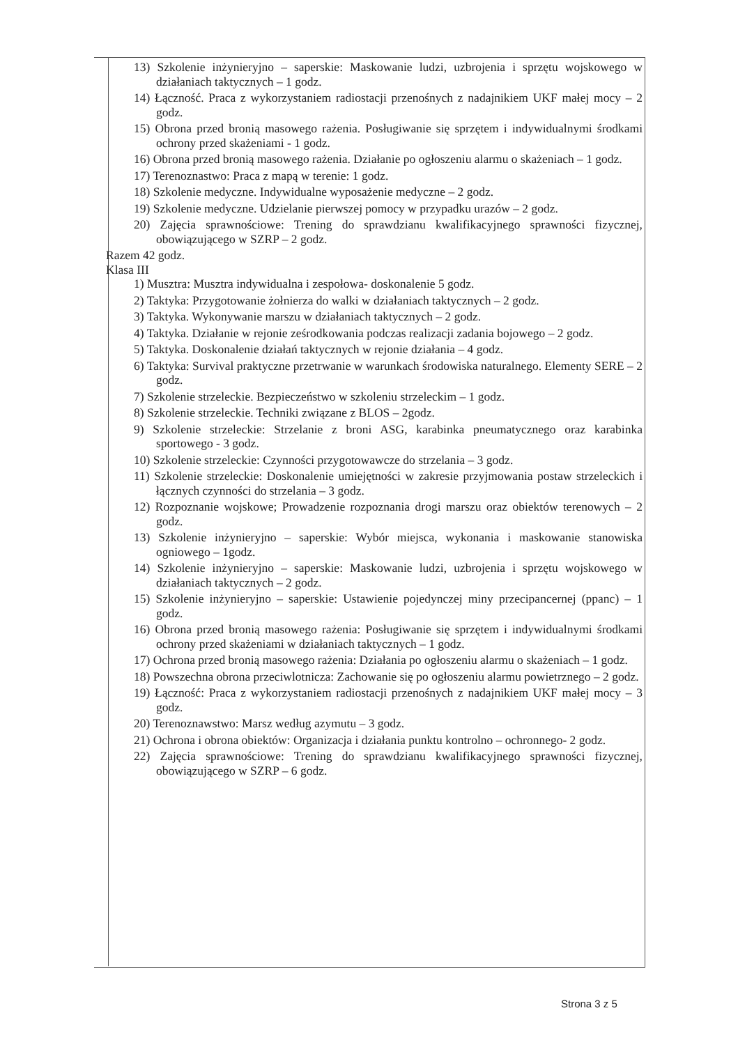13) Szkolenie inżynieryjno – saperskie: Maskowanie ludzi, uzbrojenia i sprzętu wojskowego w działaniach taktycznych – 1 godz.
14) Łączność. Praca z wykorzystaniem radiostacji przenośnych z nadajnikiem UKF małej mocy – 2 godz.
15) Obrona przed bronią masowego rażenia. Posługiwanie się sprzętem i indywidualnymi środkami ochrony przed skażeniami - 1 godz.
16) Obrona przed bronią masowego rażenia. Działanie po ogłoszeniu alarmu o skażeniach – 1 godz.
17) Terenoznastwo: Praca z mapą w terenie: 1 godz.
18) Szkolenie medyczne. Indywidualne wyposażenie medyczne – 2 godz.
19) Szkolenie medyczne. Udzielanie pierwszej pomocy w przypadku urazów – 2 godz.
20) Zajęcia sprawnościowe: Trening do sprawdzianu kwalifikacyjnego sprawności fizycznej, obowiązującego w SZRP – 2 godz.
Razem 42 godz.
Klasa III
1) Musztra: Musztra indywidualna i zespołowa- doskonalenie 5 godz.
2) Taktyka: Przygotowanie żołnierza do walki w działaniach taktycznych – 2 godz.
3) Taktyka. Wykonywanie marszu w działaniach taktycznych – 2 godz.
4) Taktyka. Działanie w rejonie ześrodkowania podczas realizacji zadania bojowego – 2 godz.
5) Taktyka. Doskonalenie działań taktycznych w rejonie działania – 4 godz.
6) Taktyka: Survival praktyczne przetrwanie w warunkach środowiska naturalnego. Elementy SERE – 2 godz.
7) Szkolenie strzeleckie. Bezpieczeństwo w szkoleniu strzeleckim – 1 godz.
8) Szkolenie strzeleckie. Techniki związane z BLOS – 2godz.
9) Szkolenie strzeleckie: Strzelanie z broni ASG, karabinka pneumatycznego oraz karabinka sportowego - 3 godz.
10) Szkolenie strzeleckie: Czynności przygotowawcze do strzelania – 3 godz.
11) Szkolenie strzeleckie: Doskonalenie umiejętności w zakresie przyjmowania postaw strzeleckich i łącznych czynności do strzelania – 3 godz.
12) Rozpoznanie wojskowe; Prowadzenie rozpoznania drogi marszu oraz obiektów terenowych – 2 godz.
13) Szkolenie inżynieryjno – saperskie: Wybór miejsca, wykonania i maskowanie stanowiska ogniowego – 1godz.
14) Szkolenie inżynieryjno – saperskie: Maskowanie ludzi, uzbrojenia i sprzętu wojskowego w działaniach taktycznych – 2 godz.
15) Szkolenie inżynieryjno – saperskie: Ustawienie pojedynczej miny przecipancernej (ppanc) – 1 godz.
16) Obrona przed bronią masowego rażenia: Posługiwanie się sprzętem i indywidualnymi środkami ochrony przed skażeniami w działaniach taktycznych – 1 godz.
17) Ochrona przed bronią masowego rażenia: Działania po ogłoszeniu alarmu o skażeniach – 1 godz.
18) Powszechna obrona przeciwlotnicza: Zachowanie się po ogłoszeniu alarmu powietrznego – 2 godz.
19) Łączność: Praca z wykorzystaniem radiostacji przenośnych z nadajnikiem UKF małej mocy – 3 godz.
20) Terenoznawstwo: Marsz według azymutu – 3 godz.
21) Ochrona i obrona obiektów: Organizacja i działania punktu kontrolno – ochronnego- 2 godz.
22) Zajęcia sprawnościowe: Trening do sprawdzianu kwalifikacyjnego sprawności fizycznej, obowiązującego w SZRP – 6 godz.
Strona 3 z 5